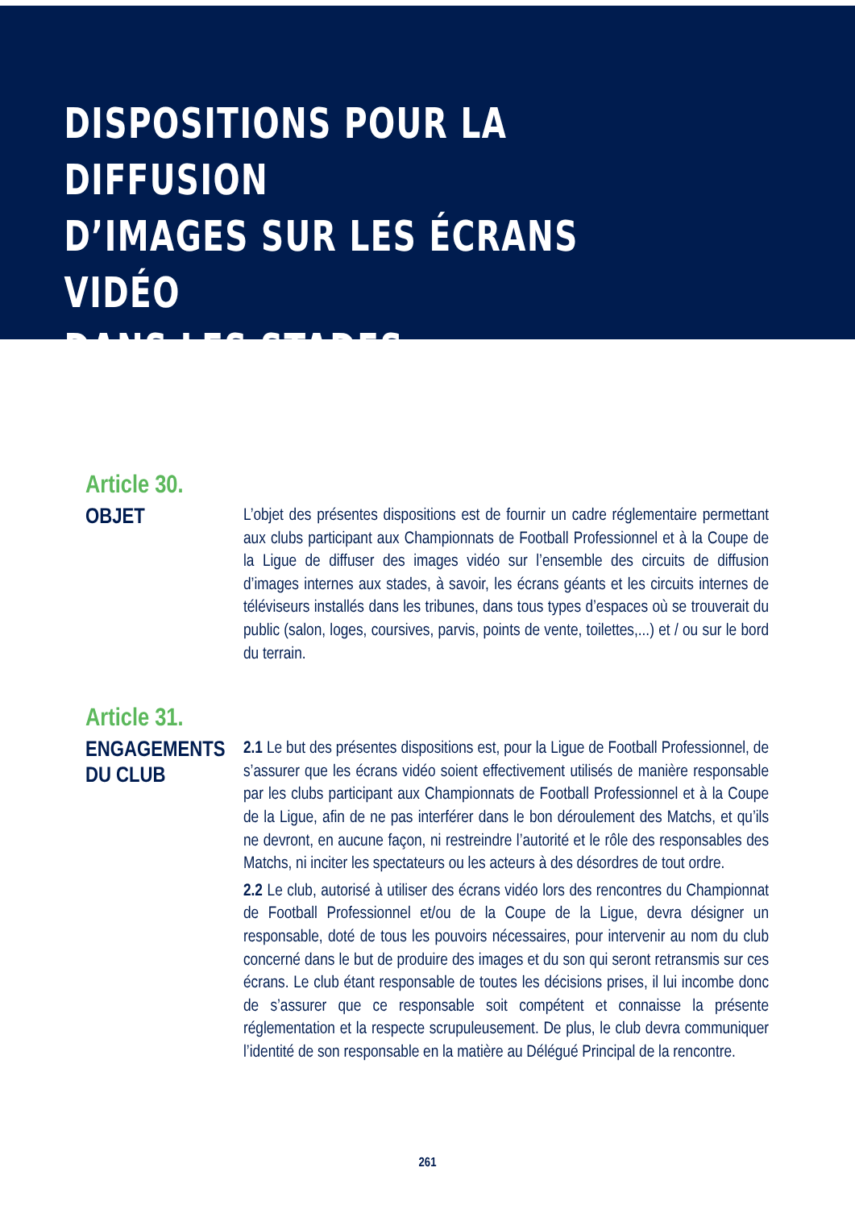DISPOSITIONS POUR LA DIFFUSION
D’IMAGES SUR LES ÉCRANS VIDÉO
DANS LES STADES
Article 30.
OBJET
L’objet des présentes dispositions est de fournir un cadre réglementaire permettant aux clubs participant aux Championnats de Football Professionnel et à la Coupe de la Ligue de diffuser des images vidéo sur l’ensemble des circuits de diffusion d’images internes aux stades, à savoir, les écrans géants et les circuits internes de téléviseurs installés dans les tribunes, dans tous types d’espaces où se trouverait du public (salon, loges, coursives, parvis, points de vente, toilettes,...) et / ou sur le bord du terrain.
Article 31.
ENGAGEMENTS
DU CLUB
2.1 Le but des présentes dispositions est, pour la Ligue de Football Professionnel, de s’assurer que les écrans vidéo soient effectivement utilisés de manière responsable par les clubs participant aux Championnats de Football Professionnel et à la Coupe de la Ligue, afin de ne pas interférer dans le bon déroulement des Matchs, et qu’ils ne devront, en aucune façon, ni restreindre l’autorité et le rôle des responsables des Matchs, ni inciter les spectateurs ou les acteurs à des désordres de tout ordre.
2.2 Le club, autorisé à utiliser des écrans vidéo lors des rencontres du Championnat de Football Professionnel et/ou de la Coupe de la Ligue, devra désigner un responsable, doté de tous les pouvoirs nécessaires, pour intervenir au nom du club concerné dans le but de produire des images et du son qui seront retransmis sur ces écrans. Le club étant responsable de toutes les décisions prises, il lui incombe donc de s’assurer que ce responsable soit compétent et connaisse la présente réglementation et la respecte scrupuleusement. De plus, le club devra communiquer l’identité de son responsable en la matière au Délégué Principal de la rencontre.
261